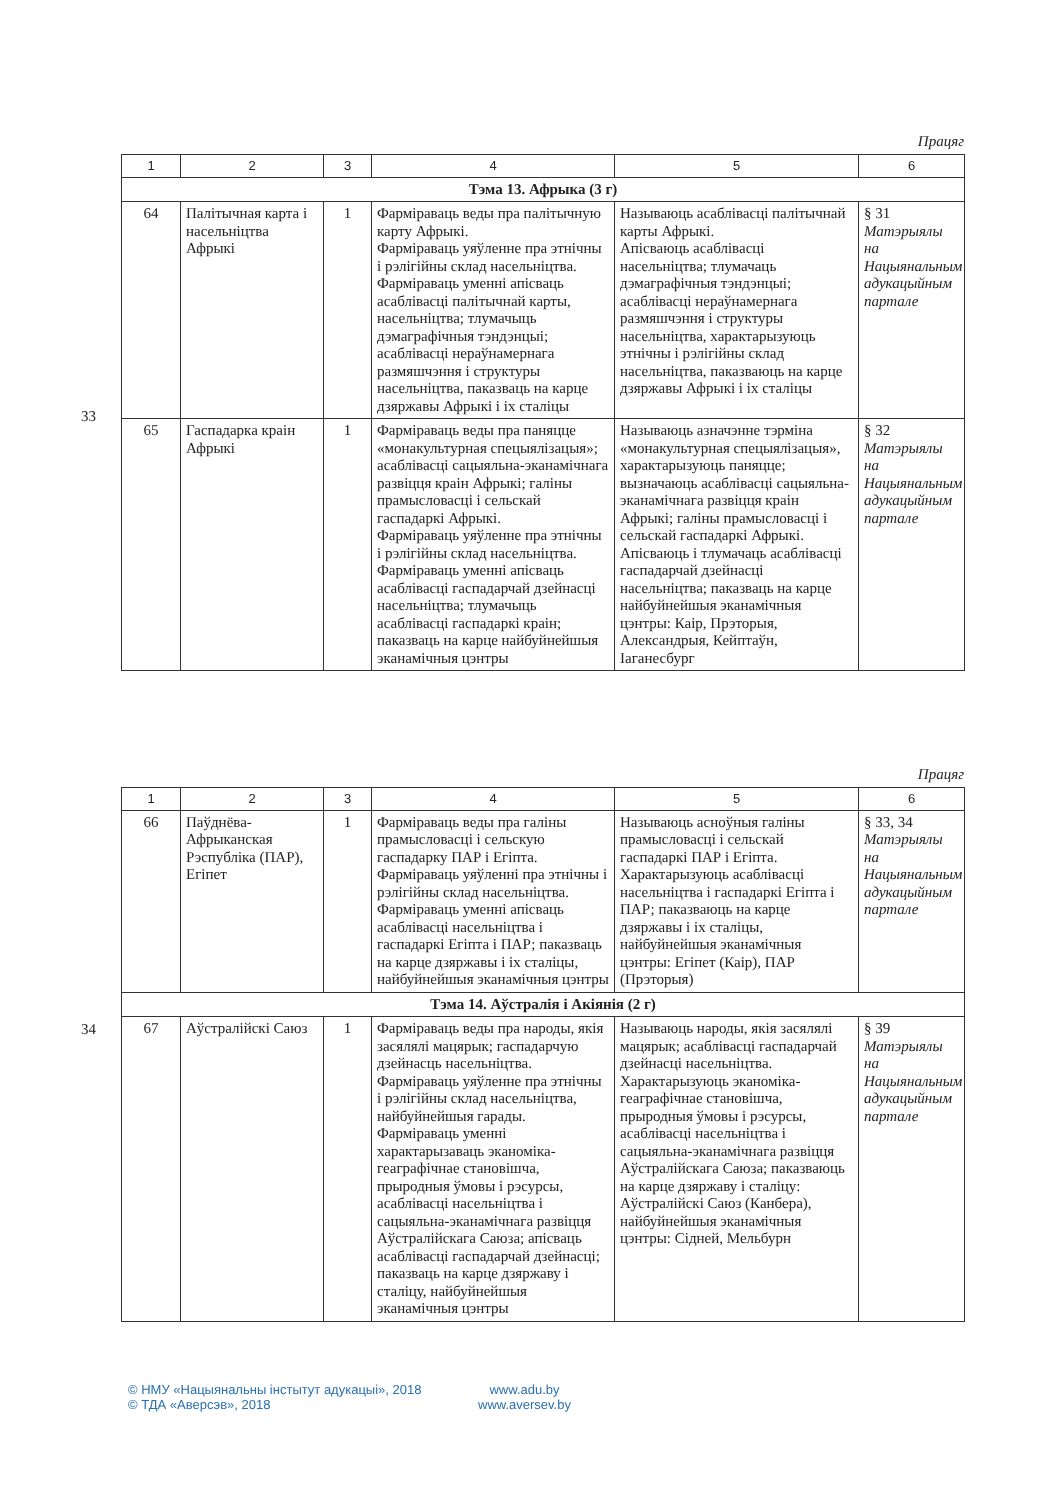33
Працяг
| 1 | 2 | 3 | 4 | 5 | 6 |
| --- | --- | --- | --- | --- | --- |
| Тэма 13. Афрыка (3 г) | | | | | |
| 64 | Палітычная карта і насельніцтва Афрыкі | 1 | Фарміраваць веды пра палітычную карту Афрыкі. Фарміраваць уяўленне пра этнічны і рэлігійны склад насельніцтва. Фарміраваць уменні апісваць асаблівасці палітычнай карты, насельніцтва; тлумачыць дэмаграфічныя тэндэнцыі; асаблівасці нераўнамернага размяшчэння і структуры насельніцтва, паказваць на карце дзяржавы Афрыкі і іх сталіцы | Называюць асаблівасці палітычнай карты Афрыкі. Апісваюць асаблівасці насельніцтва; тлумачаць дэмаграфічныя тэндэнцыі; асаблівасці нераўнамернага размяшчэння і структуры насельніцтва, характарызуюць этнічны і рэлігійны склад насельніцтва, паказваюць на карце дзяржавы Афрыкі і іх сталіцы | § 31 Матэрыялы на Нацыянальным адукацыйным партале |
| 65 | Гаспадарка краін Афрыкі | 1 | Фарміраваць веды пра паняцце «монакультурная спецыялізацыя»; асаблівасці сацыяльна-эканамічнага развіцця краін Афрыкі; галіны прамысловасці і сельскай гаспадаркі Афрыкі. Фарміраваць уяўленне пра этнічны і рэлігійны склад насельніцтва. Фарміраваць уменні апісваць асаблівасці гаспадарчай дзейнасці насельніцтва; тлумачыць асаблівасці гаспадаркі краін; паказваць на карце найбуйнейшыя эканамічныя цэнтры | Называюць азначэнне тэрміна «монакультурная спецыялізацыя», характарызуюць паняцце; вызначаюць асаблівасці сацыяльна-эканамічнага развіцця краін Афрыкі; галіны прамысловасці і сельскай гаспадаркі Афрыкі. Апісваюць і тлумачаць асаблівасці гаспадарчай дзейнасці насельніцтва; паказваць на карце найбуйнейшыя эканамічныя цэнтры: Каір, Прэторыя, Александрыя, Кейптаўн, Іаганесбург | § 32 Матэрыялы на Нацыянальным адукацыйным партале |
34
Працяг
| 1 | 2 | 3 | 4 | 5 | 6 |
| --- | --- | --- | --- | --- | --- |
| 66 | Паўднёва-Афрыканская Рэспубліка (ПАР), Егіпет | 1 | Фарміраваць веды пра галіны прамысловасці і сельскую гаспадарку ПАР і Егіпта. Фарміраваць уяўленні пра этнічны і рэлігійны склад насельніцтва. Фарміраваць уменні апісваць асаблівасці насельніцтва і гаспадаркі Егіпта і ПАР; паказваць на карце дзяржавы і іх сталіцы, найбуйнейшыя эканамічныя цэнтры | Называюць асноўныя галіны прамысловасці і сельскай гаспадаркі ПАР і Егіпта. Характарызуюць асаблівасці насельніцтва і гаспадаркі Егіпта і ПАР; паказваюць на карце дзяржавы і іх сталіцы, найбуйнейшыя эканамічныя цэнтры: Егіпет (Каір), ПАР (Прэторыя) | § 33, 34 Матэрыялы на Нацыянальным адукацыйным партале |
| Тэма 14. Аўстралія і Акіянія (2 г) | | | | | |
| 67 | Аўстралійскі Саюз | 1 | Фарміраваць веды пра народы, якія засялялі мацярык; гаспадарчую дзейнасць насельніцтва. Фарміраваць уяўленне пра этнічны і рэлігійны склад насельніцтва, найбуйнейшыя гарады. Фарміраваць уменні характарызаваць эканоміка-геаграфічнае становішча, прыродныя ўмовы і рэсурсы, асаблівасці насельніцтва і сацыяльна-эканамічнага развіцця Аўстралійскага Саюза; апісваць асаблівасці гаспадарчай дзейнасці; паказваць на карце дзяржаву і сталіцу, найбуйнейшыя эканамічныя цэнтры | Называюць народы, якія засялялі мацярык; асаблівасці гаспадарчай дзейнасці насельніцтва. Характарызуюць эканоміка-геаграфічнае становішча, прыродныя ўмовы і рэсурсы, асаблівасці насельніцтва і сацыяльна-эканамічнага развіцця Аўстралійскага Саюза; паказваюць на карце дзяржаву і сталіцу: Аўстралійскі Саюз (Канбера), найбуйнейшыя эканамічныя цэнтры: Сідней, Мельбурн | § 39 Матэрыялы на Нацыянальным адукацыйным партале |
© НМУ «Нацыянальны інстытут адукацыі», 2018
© ТДА «Аверсэв», 2018
www.adu.by
www.aversev.by